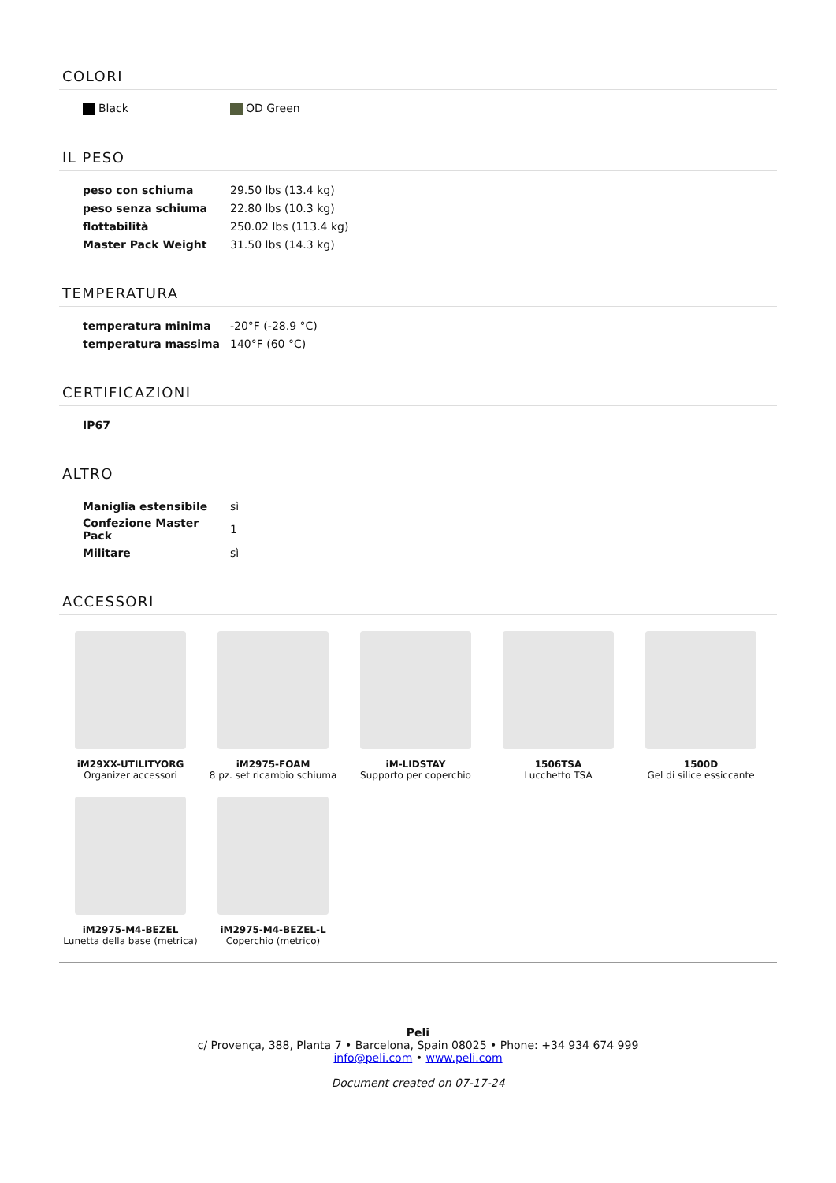COLORI
| Black | OD Green |
IL PESO
| peso con schiuma | 29.50 lbs (13.4 kg) |
| peso senza schiuma | 22.80 lbs (10.3 kg) |
| flottabilità | 250.02 lbs (113.4 kg) |
| Master Pack Weight | 31.50 lbs (14.3 kg) |
TEMPERATURA
| temperatura minima | -20°F (-28.9 °C) |
| temperatura massima | 140°F (60 °C) |
CERTIFICAZIONI
| IP67 |
ALTRO
| Maniglia estensibile | sì |
| Confezione Master Pack | 1 |
| Militare | sì |
ACCESSORI
iM29XX-UTILITYORG
Organizer accessori
iM2975-FOAM
8 pz. set ricambio schiuma
iM-LIDSTAY
Supporto per coperchio
1506TSA
Lucchetto TSA
1500D
Gel di silice essiccante
iM2975-M4-BEZEL
Lunetta della base (metrica)
iM2975-M4-BEZEL-L
Coperchio (metrico)
Peli
c/ Provença, 388, Planta 7 • Barcelona, Spain 08025 • Phone: +34 934 674 999
info@peli.com • www.peli.com
Document created on 07-17-24